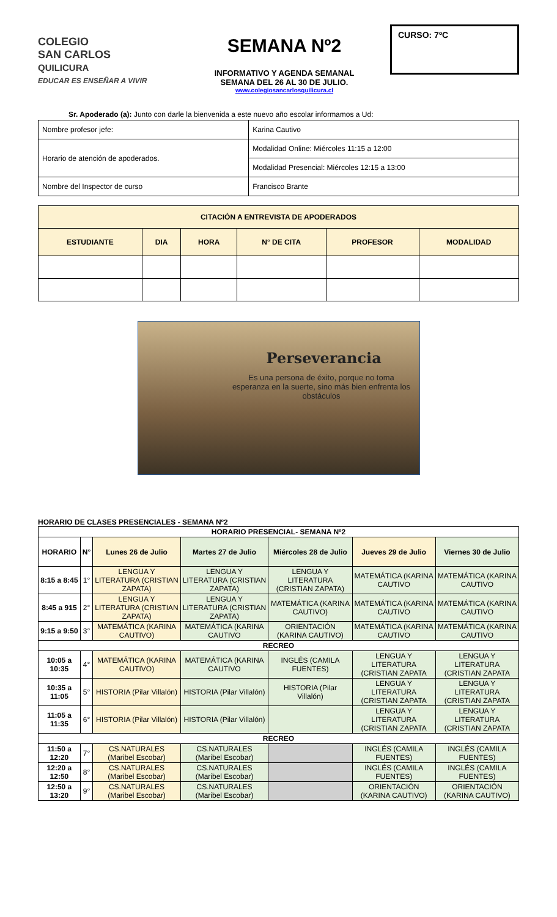COLEGIO
SAN CARLOS
QUILICURA
EDUCAR ES ENSEÑAR A VIVIR
SEMANA Nº2
INFORMATIVO Y AGENDA SEMANAL
SEMANA DEL 26 AL 30 DE JULIO.
www.colegiosancarlosquilicura.cl
CURSO: 7ºC
Sr. Apoderado (a): Junto con darle la bienvenida a este nuevo año escolar informamos a Ud:
| Nombre profesor jefe: | Karina Cautivo |
| Horario de atención de apoderados. | Modalidad Online: Miércoles 11:15 a 12:00 |
| | Modalidad Presencial: Miércoles 12:15 a 13:00 |
| Nombre del Inspector de curso | Francisco Brante |
| CITACIÓN A ENTREVISTA DE APODERADOS | | | | | |
| ESTUDIANTE | DIA | HORA | N° DE CITA | PROFESOR | MODALIDAD |
Perseverancia
Es una persona de éxito, porque no toma esperanza en la suerte, sino más bien enfrenta los obstáculos
HORARIO DE CLASES PRESENCIALES - SEMANA Nº2
| HORARIO PRESENCIAL- SEMANA Nº2 | | | | | | |
| --- | --- | --- | --- | --- | --- | --- |
| HORARIO | N° | Lunes 26 de Julio | Martes 27 de Julio | Miércoles 28 de Julio | Jueves 29 de Julio | Viernes 30 de Julio |
| 8:15 a 8:45 | 1° | LENGUA Y LITERATURA (CRISTIAN ZAPATA) | LENGUA Y LITERATURA (CRISTIAN ZAPATA) | LENGUA Y LITERATURA (CRISTIAN ZAPATA) | MATEMÁTICA (KARINA CAUTIVO | MATEMÁTICA (KARINA CAUTIVO |
| 8:45 a 915 | 2° | LENGUA Y LITERATURA (CRISTIAN ZAPATA) | LENGUA Y LITERATURA (CRISTIAN ZAPATA) | MATEMÁTICA (KARINA CAUTIVO) | MATEMÁTICA (KARINA CAUTIVO | MATEMÁTICA (KARINA CAUTIVO |
| 9:15 a 9:50 | 3° | MATEMÁTICA (KARINA CAUTIVO) | MATEMÁTICA (KARINA CAUTIVO | ORIENTACIÓN (KARINA CAUTIVO) | MATEMÁTICA (KARINA CAUTIVO | MATEMÁTICA (KARINA CAUTIVO |
| RECREO | | | | | | |
| 10:05 a 10:35 | 4° | MATEMÁTICA (KARINA CAUTIVO) | MATEMÁTICA (KARINA CAUTIVO | INGLÉS (CAMILA FUENTES) | LENGUA Y LITERATURA (CRISTIAN ZAPATA | LENGUA Y LITERATURA (CRISTIAN ZAPATA |
| 10:35 a 11:05 | 5° | HISTORIA (Pilar Villalón) | HISTORIA (Pilar Villalón) | HISTORIA (Pilar Villalón) | LENGUA Y LITERATURA (CRISTIAN ZAPATA | LENGUA Y LITERATURA (CRISTIAN ZAPATA |
| 11:05 a 11:35 | 6° | HISTORIA (Pilar Villalón) | HISTORIA (Pilar Villalón) | | LENGUA Y LITERATURA (CRISTIAN ZAPATA | LENGUA Y LITERATURA (CRISTIAN ZAPATA |
| RECREO | | | | | | |
| 11:50 a 12:20 | 7° | CS.NATURALES (Maribel Escobar) | CS.NATURALES (Maribel Escobar) | | INGLÉS (CAMILA FUENTES) | INGLÉS (CAMILA FUENTES) |
| 12:20 a 12:50 | 8° | CS.NATURALES (Maribel Escobar) | CS.NATURALES (Maribel Escobar) | | INGLÉS (CAMILA FUENTES) | INGLÉS (CAMILA FUENTES) |
| 12:50 a 13:20 | 9° | CS.NATURALES (Maribel Escobar) | CS.NATURALES (Maribel Escobar) | | ORIENTACIÓN (KARINA CAUTIVO) | ORIENTACIÓN (KARINA CAUTIVO) |